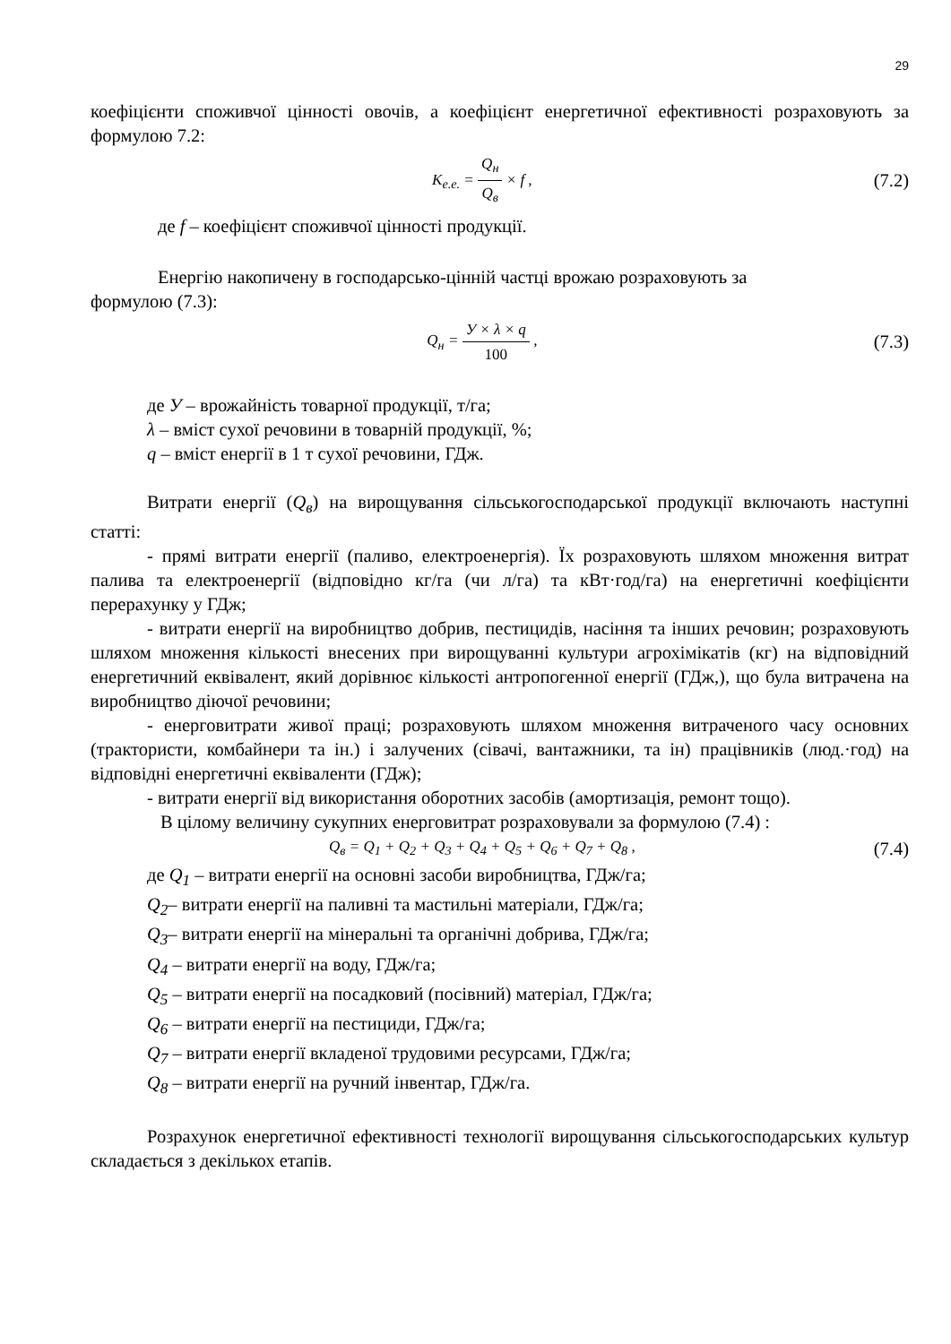29
коефіцієнти споживчої цінності овочів, а коефіцієнт енергетичної ефективності розраховують за формулою 7.2:
K<sub>е.е.</sub> = Q<sub>н</sub> Q<sub>в</sub> × f ,
(7.2)
де f – коефіцієнт споживчої цінності продукції.
Енергію накопичену в господарсько-цінній частці врожаю розраховують за
формулою (7.3):
Q<sub>н</sub> = У × λ × q 100 ,
(7.3)
де У – врожайність товарної продукції, т/га;
λ – вміст сухої речовини в товарній продукції, %;
q – вміст енергії в 1 т сухої речовини, ГДж.
Витрати енергії (Q<sub>в</sub>) на вирощування сільськогосподарської продукції включають наступні статті:
- прямі витрати енергії (паливо, електроенергія). Їх розраховують шляхом множення витрат палива та електроенергії (відповідно кг/га (чи л/га) та кВт·год/га) на енергетичні коефіцієнти перерахунку у ГДж;
- витрати енергії на виробництво добрив, пестицидів, насіння та інших речовин; розраховують шляхом множення кількості внесених при вирощуванні культури агрохімікатів (кг) на відповідний енергетичний еквівалент, який дорівнює кількості антропогенної енергії (ГДж,), що була витрачена на виробництво діючої речовини;
- енерговитрати живої праці; розраховують шляхом множення витраченого часу основних (трактористи, комбайнери та ін.) і залучених (сівачі, вантажники, та ін) працівників (люд.·год) на відповідні енергетичні еквіваленти (ГДж);
- витрати енергії від використання оборотних засобів (амортизація, ремонт тощо).
В цілому величину сукупних енерговитрат розраховували за формулою (7.4) :
Q<sub>в</sub> = Q<sub>1</sub> + Q<sub>2</sub> + Q<sub>3</sub> + Q<sub>4</sub> + Q<sub>5</sub> + Q<sub>6</sub> + Q<sub>7</sub> + Q<sub>8</sub> ,
(7.4)
де Q<sub>1</sub> – витрати енергії на основні засоби виробництва, ГДж/га;
Q<sub>2</sub>– витрати енергії на паливні та мастильні матеріали, ГДж/га;
Q<sub>3</sub>– витрати енергії на мінеральні та органічні добрива, ГДж/га;
Q<sub>4</sub> – витрати енергії на воду, ГДж/га;
Q<sub>5</sub> – витрати енергії на посадковий (посівний) матеріал, ГДж/га;
Q<sub>6</sub> – витрати енергії на пестициди, ГДж/га;
Q<sub>7</sub> – витрати енергії вкладеної трудовими ресурсами, ГДж/га;
Q<sub>8</sub> – витрати енергії на ручний інвентар, ГДж/га.
Розрахунок енергетичної ефективності технології вирощування сільськогосподарських культур складається з декількох етапів.